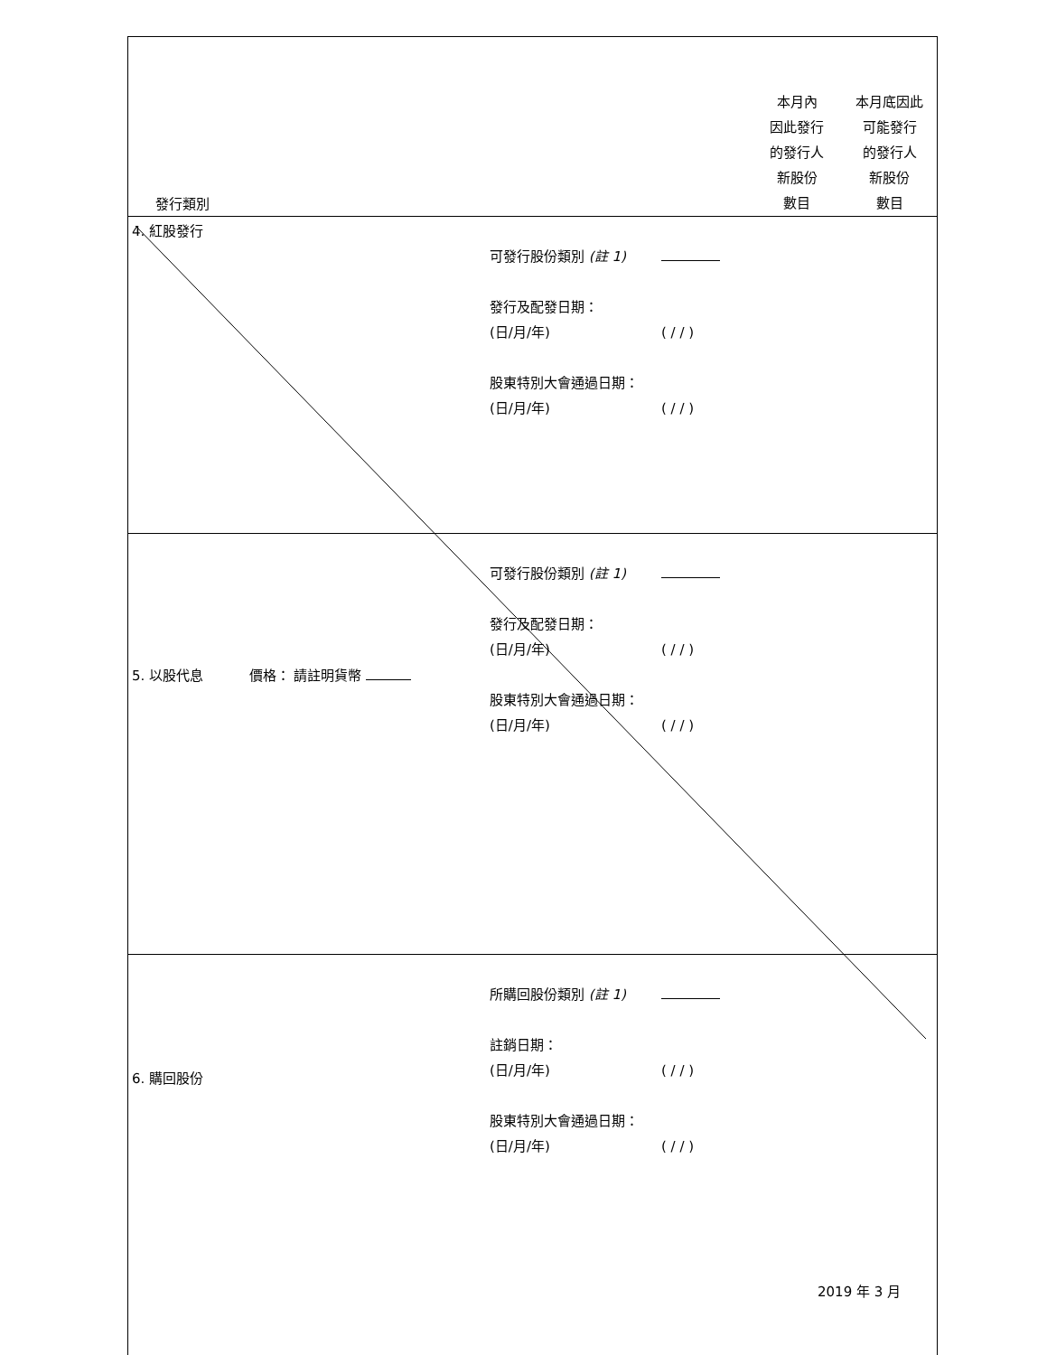| 發行類別 | | | | 本月內 因此發行 的發行人 新股份 數目 | 本月底因此 可能發行 的發行人 新股份 數目 |
| 4. 紅股發行 | | 可發行股份類別 (註 1) 發行及配發日期： (日/月/年) 股東特別大會通過日期： (日/月/年) | ( / / ) ( / / ) | | |
| 5. 以股代息 | 價格： 請註明貨幣 | 可發行股份類別 (註 1) 發行及配發日期： (日/月/年) 股東特別大會通過日期： (日/月/年) | ( / / ) ( / / ) | | |
| 6. 購回股份 | | 所購回股份類別 (註 1) 註銷日期： (日/月/年) 股東特別大會通過日期： (日/月/年) | ( / / ) ( / / ) | | |
2019 年 3 月